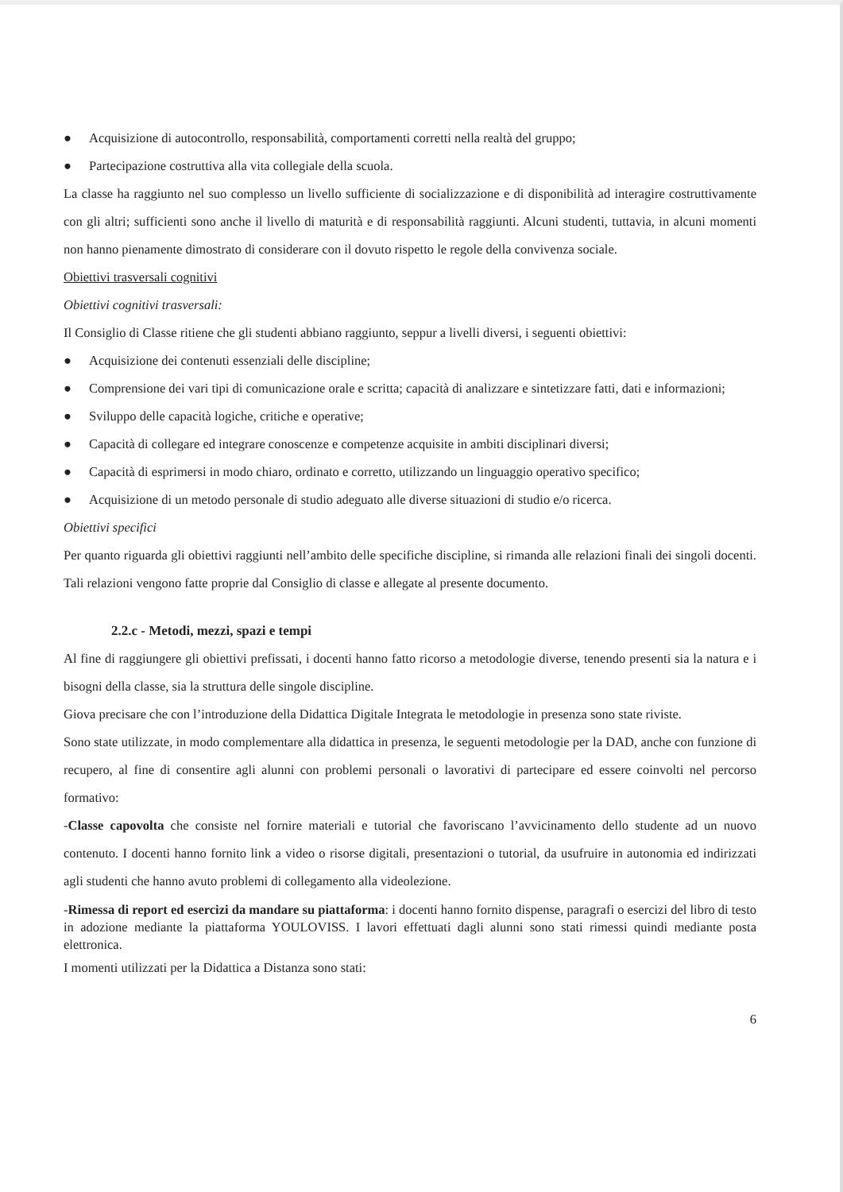● Acquisizione di autocontrollo, responsabilità, comportamenti corretti nella realtà del gruppo;
● Partecipazione costruttiva alla vita collegiale della scuola.
La classe ha raggiunto nel suo complesso un livello sufficiente di socializzazione e di disponibilità ad interagire costruttivamente con gli altri; sufficienti sono anche il livello di maturità e di responsabilità raggiunti. Alcuni studenti, tuttavia, in alcuni momenti non hanno pienamente dimostrato di considerare con il dovuto rispetto le regole della convivenza sociale.
Obiettivi trasversali cognitivi
Obiettivi cognitivi trasversali:
Il Consiglio di Classe ritiene che gli studenti abbiano raggiunto, seppur a livelli diversi, i seguenti obiettivi:
● Acquisizione dei contenuti essenziali delle discipline;
● Comprensione dei vari tipi di comunicazione orale e scritta; capacità di analizzare e sintetizzare fatti, dati e informazioni;
● Sviluppo delle capacità logiche, critiche e operative;
● Capacità di collegare ed integrare conoscenze e competenze acquisite in ambiti disciplinari diversi;
● Capacità di esprimersi in modo chiaro, ordinato e corretto, utilizzando un linguaggio operativo specifico;
● Acquisizione di un metodo personale di studio adeguato alle diverse situazioni di studio e/o ricerca.
Obiettivi specifici
Per quanto riguarda gli obiettivi raggiunti nell’ambito delle specifiche discipline, si rimanda alle relazioni finali dei singoli docenti. Tali relazioni vengono fatte proprie dal Consiglio di classe e allegate al presente documento.
2.2.c - Metodi, mezzi, spazi e tempi
Al fine di raggiungere gli obiettivi prefissati, i docenti hanno fatto ricorso a metodologie diverse, tenendo presenti sia la natura e i bisogni della classe, sia la struttura delle singole discipline.
Giova precisare che con l’introduzione della Didattica Digitale Integrata le metodologie in presenza sono state riviste.
Sono state utilizzate, in modo complementare alla didattica in presenza, le seguenti metodologie per la DAD, anche con funzione di recupero, al fine di consentire agli alunni con problemi personali o lavorativi di partecipare ed essere coinvolti nel percorso formativo:
-Classe capovolta che consiste nel fornire materiali e tutorial che favoriscano l’avvicinamento dello studente ad un nuovo contenuto. I docenti hanno fornito link a video o risorse digitali, presentazioni o tutorial, da usufruire in autonomia ed indirizzati agli studenti che hanno avuto problemi di collegamento alla videolezione.
-Rimessa di report ed esercizi da mandare su piattaforma: i docenti hanno fornito dispense, paragrafi o esercizi del libro di testo in adozione mediante la piattaforma YOULOVISS. I lavori effettuati dagli alunni sono stati rimessi quindi mediante posta elettronica.
I momenti utilizzati per la Didattica a Distanza sono stati:
6